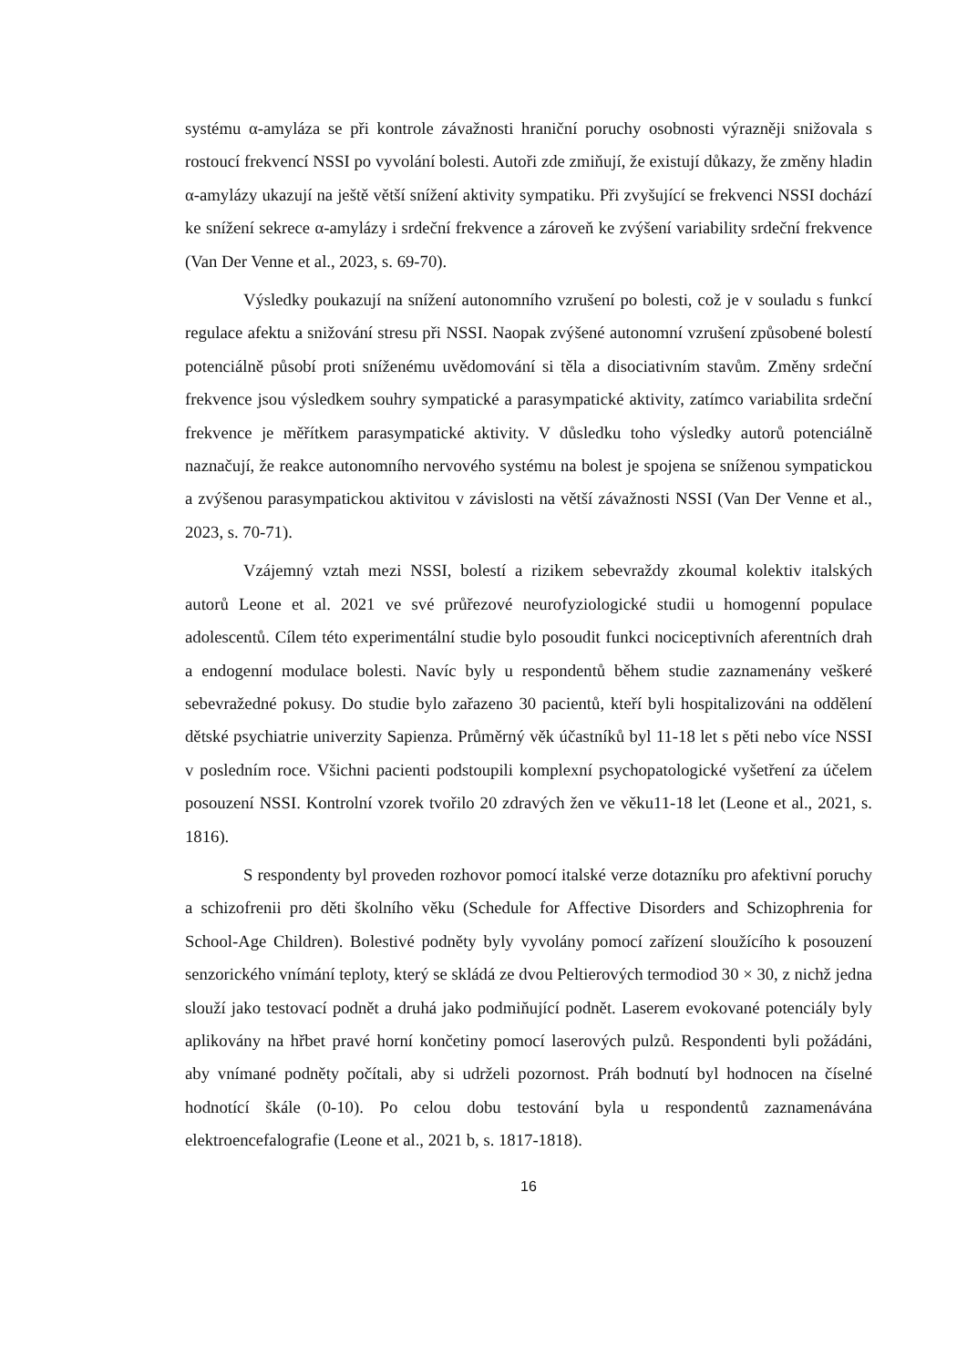systému α-amyláza se při kontrole závažnosti hraniční poruchy osobnosti výrazněji snižovala s rostoucí frekvencí NSSI po vyvolání bolesti. Autoři zde zmiňují, že existují důkazy, že změny hladin α-amylázy ukazují na ještě větší snížení aktivity sympatiku. Při zvyšující se frekvenci NSSI dochází ke snížení sekrece α-amylázy i srdeční frekvence a zároveň ke zvýšení variability srdeční frekvence (Van Der Venne et al., 2023, s. 69-70).
Výsledky poukazují na snížení autonomního vzrušení po bolesti, což je v souladu s funkcí regulace afektu a snižování stresu při NSSI. Naopak zvýšené autonomní vzrušení způsobené bolestí potenciálně působí proti sníženému uvědomování si těla a disociativním stavům. Změny srdeční frekvence jsou výsledkem souhry sympatické a parasympatické aktivity, zatímco variabilita srdeční frekvence je měřítkem parasympatické aktivity. V důsledku toho výsledky autorů potenciálně naznačují, že reakce autonomního nervového systému na bolest je spojena se sníženou sympatickou a zvýšenou parasympatickou aktivitou v závislosti na větší závažnosti NSSI (Van Der Venne et al., 2023, s. 70-71).
Vzájemný vztah mezi NSSI, bolestí a rizikem sebevraždy zkoumal kolektiv italských autorů Leone et al. 2021 ve své průřezové neurofyziologické studii u homogenní populace adolescentů. Cílem této experimentální studie bylo posoudit funkci nociceptivních aferentních drah a endogenní modulace bolesti. Navíc byly u respondentů během studie zaznamenány veškeré sebevražedné pokusy. Do studie bylo zařazeno 30 pacientů, kteří byli hospitalizováni na oddělení dětské psychiatrie univerzity Sapienza. Průměrný věk účastníků byl 11-18 let s pěti nebo více NSSI v posledním roce. Všichni pacienti podstoupili komplexní psychopatologické vyšetření za účelem posouzení NSSI. Kontrolní vzorek tvořilo 20 zdravých žen ve věku11-18 let (Leone et al., 2021, s. 1816).
S respondenty byl proveden rozhovor pomocí italské verze dotazníku pro afektivní poruchy a schizofrenii pro děti školního věku (Schedule for Affective Disorders and Schizophrenia for School-Age Children). Bolestivé podněty byly vyvolány pomocí zařízení sloužícího k posouzení senzorického vnímání teploty, který se skládá ze dvou Peltierových termodiod 30 × 30, z nichž jedna slouží jako testovací podnět a druhá jako podmiňující podnět. Laserem evokované potenciály byly aplikovány na hřbet pravé horní končetiny pomocí laserových pulzů. Respondenti byli požádáni, aby vnímané podněty počítali, aby si udrželi pozornost. Práh bodnutí byl hodnocen na číselné hodnotící škále (0-10). Po celou dobu testování byla u respondentů zaznamenávána elektroencefalografie (Leone et al., 2021 b, s. 1817-1818).
16